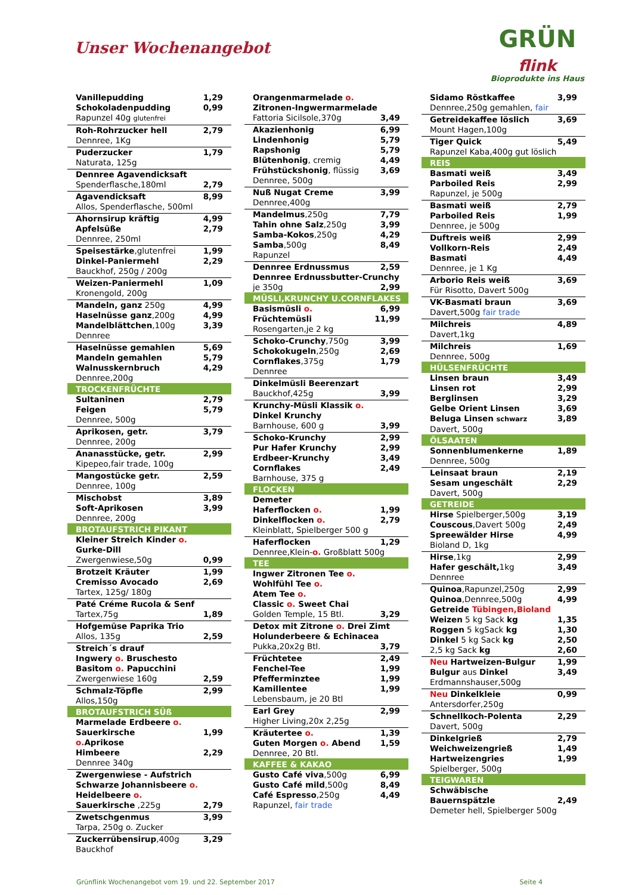Unser Wochenangebot
GRÜN
flink
Bioprodukte ins Haus
| Vanillepudding | 1,29 |
| Schokoladenpudding | 0,99 |
| Rapunzel 40g glutenfrei | |
| Roh-Rohrzucker hell | 2,79 |
| Dennree, 1Kg | |
| Puderzucker | 1,79 |
| Naturata, 125g | |
| Dennree Agavendicksaft | |
| Spenderflasche,180ml | 2,79 |
| Agavendicksaft | 8,99 |
| Allos, Spenderflasche, 500ml | |
| Ahornsirup kräftig | 4,99 |
| Apfelsüße | 2,79 |
| Dennree, 250ml | |
| Speisestärke ,glutenfrei | 1,99 |
| Dinkel-Paniermehl | 2,29 |
| Bauckhof, 250g / 200g | |
| Weizen-Paniermehl | 1,09 |
| Kronengold, 200g | |
| Mandeln, ganz 250g | 4,99 |
| Haselnüsse ganz ,200g | 4,99 |
| Mandelblättchen ,100g | 3,39 |
| Dennree | |
| Haselnüsse gemahlen | 5,69 |
| Mandeln gemahlen | 5,79 |
| Walnusskernbruch | 4,29 |
| Dennree,200g | |
| TROCKENFRÜCHTE | |
| Sultaninen | 2,79 |
| Feigen | 5,79 |
| Dennree, 500g | |
| Aprikosen, getr. | 3,79 |
| Dennree, 200g | |
| Ananasstücke, getr. | 2,99 |
| Kipepeo,fair trade, 100g | |
| Mangostücke getr. | 2,59 |
| Dennree, 100g | |
| Mischobst | 3,89 |
| Soft-Aprikosen | 3,99 |
| Dennree, 200g | |
| BROTAUFSTRICH PIKANT | |
| Kleiner Streich Kinder o. | |
| Gurke-Dill | |
| Zwergenwiese,50g | 0,99 |
| Brotzeit Kräuter | 1,99 |
| Cremisso Avocado | 2,69 |
| Tartex, 125g/ 180g | |
| Paté Créme Rucola & Senf | |
| Tartex,75g | 1,89 |
| Hofgemüse Paprika Trio | |
| Allos, 135g | 2,59 |
| Streich´s drauf | |
| Ingwery o. Bruschesto | |
| Basitom o. Papucchini | |
| Zwergenwiese 160g | 2,59 |
| Schmalz-Töpfle | 2,99 |
| Allos,150g | |
| BROTAUFSTRICH SÜß | |
| Marmelade Erdbeere o. | |
| Sauerkirsche o. Aprikose | 1,99 |
| Himbeere | 2,29 |
| Dennree 340g | |
| Zwergenwiese - Aufstrich | |
| Schwarze Johannisbeere o. | |
| Heidelbeere o. | |
| Sauerkirsche ,225g | 2,79 |
| Zwetschgenmus | 3,99 |
| Tarpa, 250g o. Zucker | |
| Zuckerrübensirup ,400g | 3,29 |
| Bauckhof | |
| Orangenmarmelade o. | |
| Zitronen-Ingwermarmelade | |
| Fattoria Sicilsole,370g | 3,49 |
| Akazienhonig | 6,99 |
| Lindenhonig | 5,79 |
| Rapshonig | 5,79 |
| Blütenhonig , cremig | 4,49 |
| Frühstückshonig , flüssig | 3,69 |
| Dennree, 500g | |
| Nuß Nugat Creme | 3,99 |
| Dennree,400g | |
| Mandelmus ,250g | 7,79 |
| Tahin ohne Salz ,250g | 3,99 |
| Samba-Kokos ,250g | 4,29 |
| Samba ,500g | 8,49 |
| Rapunzel | |
| Dennree Erdnussmus | 2,59 |
| Dennree Erdnussbutter-Crunchy | |
| je 350g | 2,99 |
| MÜSLI,KRUNCHY U.CORNFLAKES | |
| Basismüsli o. | 6,99 |
| Früchtemüsli | 11,99 |
| Rosengarten,je 2 kg | |
| Schoko-Crunchy ,750g | 3,99 |
| Schokokugeln ,250g | 2,69 |
| Cornflakes ,375g | 1,79 |
| Dennree | |
| Dinkelmüsli Beerenzart | |
| Bauckhof,425g | 3,99 |
| Krunchy-Müsli Klassik o. | |
| Dinkel Krunchy | |
| Barnhouse, 600 g | 3,99 |
| Schoko-Krunchy | 2,99 |
| Pur Hafer Krunchy | 2,99 |
| Erdbeer-Krunchy | 3,49 |
| Cornflakes | 2,49 |
| Barnhouse, 375 g | |
| FLOCKEN | |
| Demeter | |
| Haferflocken o. | 1,99 |
| Dinkelflocken o. | 2,79 |
| Kleinblatt, Spielberger 500 g | |
| Haferflocken | 1,29 |
| Dennree,Klein- o. Großblatt 500g | |
| TEE | |
| Ingwer Zitronen Tee o. | |
| Wohlfühl Tee o. | |
| Atem Tee o. | |
| Classic o. Sweet Chai | |
| Golden Temple, 15 Btl. | 3,29 |
| Detox mit Zitrone o. Drei Zimt | |
| Holunderbeere & Echinacea | |
| Pukka,20x2g Btl. | 3,79 |
| Früchtetee | 2,49 |
| Fenchel-Tee | 1,99 |
| Pfefferminztee | 1,99 |
| Kamillentee | 1,99 |
| Lebensbaum, je 20 Btl | |
| Earl Grey | 2,99 |
| Higher Living,20x 2,25g | |
| Kräutertee o. | 1,39 |
| Guten Morgen o. Abend | 1,59 |
| Dennree, 20 Btl. | |
| KAFFEE & KAKAO | |
| Gusto Café viva ,500g | 6,99 |
| Gusto Café mild ,500g | 8,49 |
| Café Espresso ,250g | 4,49 |
| Rapunzel, fair trade | |
| Sidamo Röstkaffee | 3,99 |
| Dennree,250g gemahlen, fair | |
| Getreidekaffee löslich | 3,69 |
| Mount Hagen,100g | |
| Tiger Quick | 5,49 |
| Rapunzel Kaba,400g gut löslich | |
| REIS | |
| Basmati weiß | 3,49 |
| Parboiled Reis | 2,99 |
| Rapunzel, je 500g | |
| Basmati weiß | 2,79 |
| Parboiled Reis | 1,99 |
| Dennree, je 500g | |
| Duftreis weiß | 2,99 |
| Vollkorn-Reis | 2,49 |
| Basmati | 4,49 |
| Dennree, je 1 Kg | |
| Arborio Reis weiß | 3,69 |
| Für Risotto, Davert 500g | |
| VK-Basmati braun | 3,69 |
| Davert,500g fair trade | |
| Milchreis | 4,89 |
| Davert,1kg | |
| Milchreis | 1,69 |
| Dennree, 500g | |
| HÜLSENFRÜCHTE | |
| Linsen braun | 3,49 |
| Linsen rot | 2,99 |
| Berglinsen | 3,29 |
| Gelbe Orient Linsen | 3,69 |
| Beluga Linsen schwarz | 3,89 |
| Davert, 500g | |
| ÖLSAATEN | |
| Sonnenblumenkerne | 1,89 |
| Dennree, 500g | |
| Leinsaat braun | 2,19 |
| Sesam ungeschält | 2,29 |
| Davert, 500g | |
| GETREIDE | |
| Hirse Spielberger,500g | 3,19 |
| Couscous ,Davert 500g | 2,49 |
| Spreewälder Hirse | 4,99 |
| Bioland D, 1kg | |
| Hirse ,1kg | 2,99 |
| Hafer geschält, 1kg | 3,49 |
| Dennree | |
| Quinoa ,Rapunzel,250g | 2,99 |
| Quinoa ,Dennree,500g | 4,99 |
| Getreide Tübingen,Bioland | |
| Weizen 5 kg Sack kg | 1,35 |
| Roggen 5 kgSack kg | 1,30 |
| Dinkel 5 kg Sack kg | 2,50 |
| 2,5 kg Sack kg | 2,60 |
| Neu Hartweizen-Bulgur | 1,99 |
| Bulgur aus Dinkel | 3,49 |
| Erdmannshauser,500g | |
| Neu Dinkelkleie | 0,99 |
| Antersdorfer,250g | |
| Schnellkoch-Polenta | 2,29 |
| Davert, 500g | |
| Dinkelgrieß | 2,79 |
| Weichweizengrieß | 1,49 |
| Hartweizengries | 1,99 |
| Spielberger, 500g | |
| TEIGWAREN | |
| Schwäbische | |
| Bauernspätzle | 2,49 |
| Demeter hell, Spielberger 500g | |
Grünflink Wochenangebot vom 19. und 22. September 2017 Seite 4